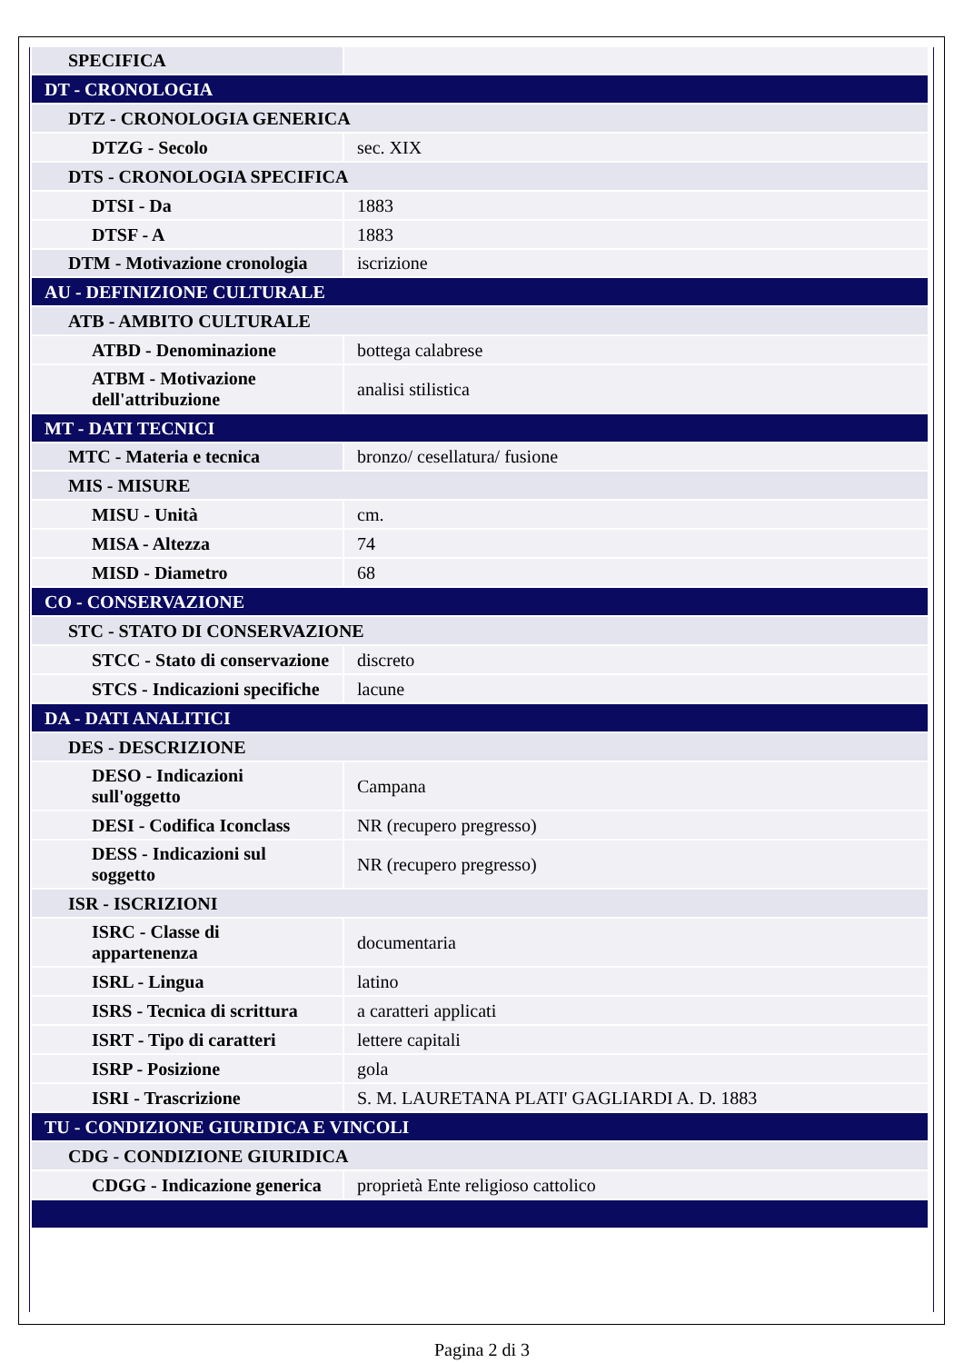| SPECIFICA | |
| DT - CRONOLOGIA | |
| DTZ - CRONOLOGIA GENERICA | |
| DTZG - Secolo | sec. XIX |
| DTS - CRONOLOGIA SPECIFICA | |
| DTSI - Da | 1883 |
| DTSF - A | 1883 |
| DTM - Motivazione cronologia | iscrizione |
| AU - DEFINIZIONE CULTURALE | |
| ATB - AMBITO CULTURALE | |
| ATBD - Denominazione | bottega calabrese |
| ATBM - Motivazione dell'attribuzione | analisi stilistica |
| MT - DATI TECNICI | |
| MTC - Materia e tecnica | bronzo/ cesellatura/ fusione |
| MIS - MISURE | |
| MISU - Unità | cm. |
| MISA - Altezza | 74 |
| MISD - Diametro | 68 |
| CO - CONSERVAZIONE | |
| STC - STATO DI CONSERVAZIONE | |
| STCC - Stato di conservazione | discreto |
| STCS - Indicazioni specifiche | lacune |
| DA - DATI ANALITICI | |
| DES - DESCRIZIONE | |
| DESO - Indicazioni sull'oggetto | Campana |
| DESI - Codifica Iconclass | NR (recupero pregresso) |
| DESS - Indicazioni sul soggetto | NR (recupero pregresso) |
| ISR - ISCRIZIONI | |
| ISRC - Classe di appartenenza | documentaria |
| ISRL - Lingua | latino |
| ISRS - Tecnica di scrittura | a caratteri applicati |
| ISRT - Tipo di caratteri | lettere capitali |
| ISRP - Posizione | gola |
| ISRI - Trascrizione | S. M. LAURETANA PLATI' GAGLIARDI A. D. 1883 |
| TU - CONDIZIONE GIURIDICA E VINCOLI | |
| CDG - CONDIZIONE GIURIDICA | |
| CDGG - Indicazione generica | proprietà Ente religioso cattolico |
Pagina 2 di 3